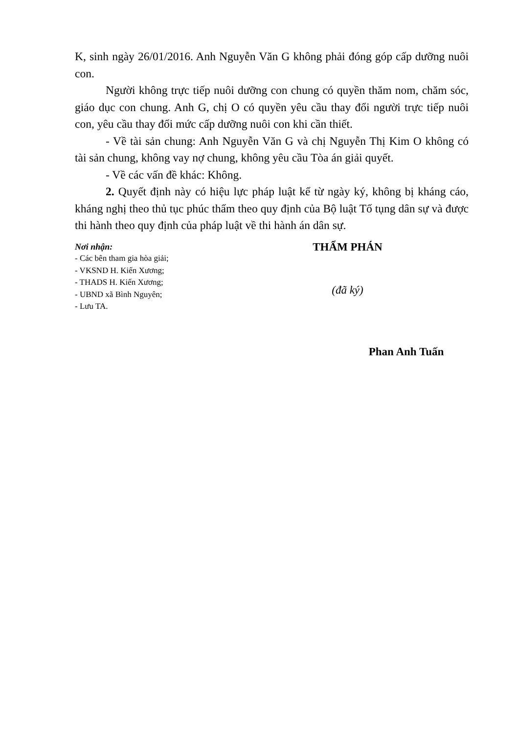K, sinh ngày 26/01/2016. Anh Nguyễn Văn G không phải đóng góp cấp dưỡng nuôi con.
Người không trực tiếp nuôi dưỡng con chung có quyền thăm nom, chăm sóc, giáo dục con chung. Anh G, chị O có quyền yêu cầu thay đổi người trực tiếp nuôi con, yêu cầu thay đổi mức cấp dưỡng nuôi con khi cần thiết.
- Về tài sản chung: Anh Nguyễn Văn G và chị Nguyễn Thị Kim O không có tài sản chung, không vay nợ chung, không yêu cầu Tòa án giải quyết.
- Về các vấn đề khác: Không.
2. Quyết định này có hiệu lực pháp luật kể từ ngày ký, không bị kháng cáo, kháng nghị theo thủ tục phúc thẩm theo quy định của Bộ luật Tố tụng dân sự và được thi hành theo quy định của pháp luật về thi hành án dân sự.
Nơi nhận:
- Các bên tham gia hòa giải;
- VKSND H. Kiến Xương;
- THADS H. Kiến Xương;
- UBND xã Bình Nguyên;
- Lưu TA.
THẨM PHÁN
(đã ký)
Phan Anh Tuấn